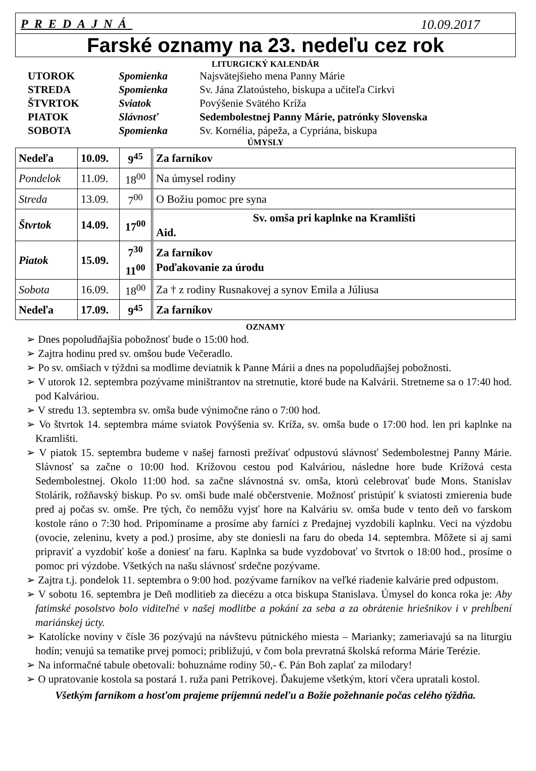PREDAJNÁ 10.09.2017
Farské oznamy na 23. nedeľu cez rok
LITURGICKÝ KALENDÁR
| UTOROK | Spomienka | Najsvätejšieho mena Panny Márie |
| STREDA | Spomienka | Sv. Jána Zlatoústeho, biskupa a učiteľa Cirkvi |
| ŠTVRTOK | Sviatok | Povýšenie Svätého Kríža |
| PIATOK | Slávnosť | Sedembolestnej Panny Márie, patrónky Slovenska |
| SOBOTA | Spomienka | Sv. Kornélia, pápeža, a Cypriána, biskupa |
ÚMYSLY
| Nedeľa | 10.09. | 9<sup>45</sup> | Za farníkov |
| Pondelok | 11.09. | 18<sup>00</sup> | Na úmysel rodiny |
| Streda | 13.09. | 7<sup>00</sup> | O Božiu pomoc pre syna |
| Štvrtok | 14.09. | 17<sup>00</sup> | Sv. omša pri kaplnke na Kramlišti Aid. |
| Piatok | 15.09. | 7<sup>30</sup> 11<sup>00</sup> | Za farníkov Poďakovanie za úrodu |
| Sobota | 16.09. | 18<sup>00</sup> | Za † z rodiny Rusnakovej a synov Emila a Júliusa |
| Nedeľa | 17.09. | 9<sup>45</sup> | Za farníkov |
OZNAMY
➢ Dnes popoludňajšia pobožnosť bude o 15:00 hod.
➢ Zajtra hodinu pred sv. omšou bude Večeradlo.
➢ Po sv. omšiach v týždni sa modlime deviatnik k Panne Márii a dnes na popoludňajšej pobožnosti.
➢ V utorok 12. septembra pozývame miništrantov na stretnutie, ktoré bude na Kalvárii. Stretneme sa o 17:40 hod. pod Kalváriou.
➢ V stredu 13. septembra sv. omša bude výnimočne ráno o 7:00 hod.
➢ Vo štvrtok 14. septembra máme sviatok Povýšenia sv. Kríža, sv. omša bude o 17:00 hod. len pri kaplnke na Kramlišti.
➢ V piatok 15. septembra budeme v našej farnosti prežívať odpustovú slávnosť Sedembolestnej Panny Márie. Slávnosť sa začne o 10:00 hod. Krížovou cestou pod Kalváriou, následne hore bude Krížová cesta Sedembolestnej. Okolo 11:00 hod. sa začne slávnostná sv. omša, ktorú celebrovať bude Mons. Stanislav Stolárik, rožňavský biskup. Po sv. omši bude malé občerstvenie. Možnosť pristúpiť k sviatosti zmierenia bude pred aj počas sv. omše. Pre tých, čo nemôžu vyjsť hore na Kalváriu sv. omša bude v tento deň vo farskom kostole ráno o 7:30 hod. Pripomíname a prosíme aby farníci z Predajnej vyzdobili kaplnku. Veci na výzdobu (ovocie, zeleninu, kvety a pod.) prosíme, aby ste doniesli na faru do obeda 14. septembra. Môžete si aj sami pripraviť a vyzdobiť koše a doniesť na faru. Kaplnka sa bude vyzdobovať vo štvrtok o 18:00 hod., prosíme o pomoc pri výzdobe. Všetkých na našu slávnosť srdečne pozývame.
➢ Zajtra t.j. pondelok 11. septembra o 9:00 hod. pozývame farníkov na veľké riadenie kalvárie pred odpustom.
➢ V sobotu 16. septembra je Deň modlitieb za diecézu a otca biskupa Stanislava. Úmysel do konca roka je: Aby fatimské posolstvo bolo viditeľné v našej modlitbe a pokání za seba a za obrátenie hriešnikov i v prehĺbení mariánskej úcty.
➢ Katolícke noviny v čísle 36 pozývajú na návštevu pútnického miesta – Marianky; zameriavajú sa na liturgiu hodín; venujú sa tematike prvej pomoci; približujú, v čom bola prevratná školská reforma Márie Terézie.
➢ Na informačné tabule obetovali: bohuznáme rodiny 50,- €. Pán Boh zaplať za milodary!
➢ O upratovanie kostola sa postará 1. ruža pani Petrikovej. Ďakujeme všetkým, ktorí včera upratali kostol.
Všetkým farníkom a hosťom prajeme príjemnú nedeľu a Božie požehnanie počas celého týždňa.